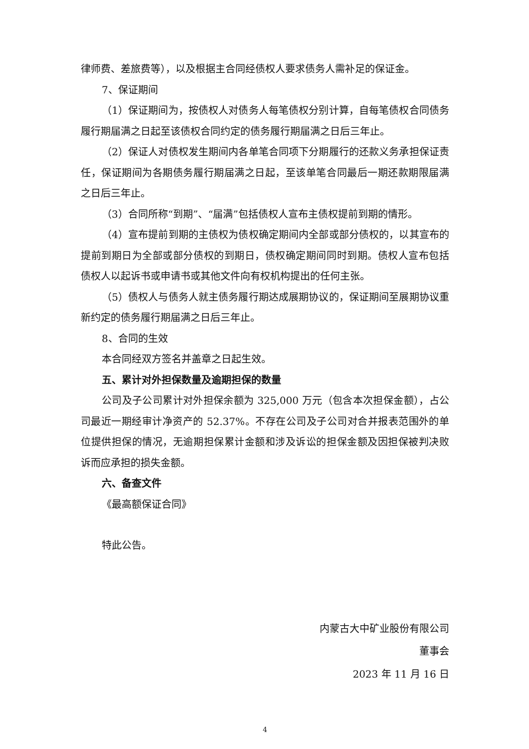律师费、差旅费等），以及根据主合同经债权人要求债务人需补足的保证金。
7、保证期间
（1）保证期间为，按债权人对债务人每笔债权分别计算，自每笔债权合同债务履行期届满之日起至该债权合同约定的债务履行期届满之日后三年止。
（2）保证人对债权发生期间内各单笔合同项下分期履行的还款义务承担保证责任，保证期间为各期债务履行期届满之日起，至该单笔合同最后一期还款期限届满之日后三年止。
（3）合同所称“到期”、“届满”包括债权人宣布主债权提前到期的情形。
（4）宣布提前到期的主债权为债权确定期间内全部或部分债权的，以其宣布的提前到期日为全部或部分债权的到期日，债权确定期间同时到期。债权人宣布包括债权人以起诉书或申请书或其他文件向有权机构提出的任何主张。
（5）债权人与债务人就主债务履行期达成展期协议的，保证期间至展期协议重新约定的债务履行期届满之日后三年止。
8、合同的生效
本合同经双方签名并盖章之日起生效。
五、累计对外担保数量及逾期担保的数量
公司及子公司累计对外担保余额为 325,000 万元（包含本次担保金额），占公司最近一期经审计净资产的 52.37%。不存在公司及子公司对合并报表范围外的单位提供担保的情况，无逾期担保累计金额和涉及诉讼的担保金额及因担保被判决败诉而应承担的损失金额。
六、备查文件
《最高额保证合同》
特此公告。
内蒙古大中矿业股份有限公司
董事会
2023 年 11 月 16 日
4